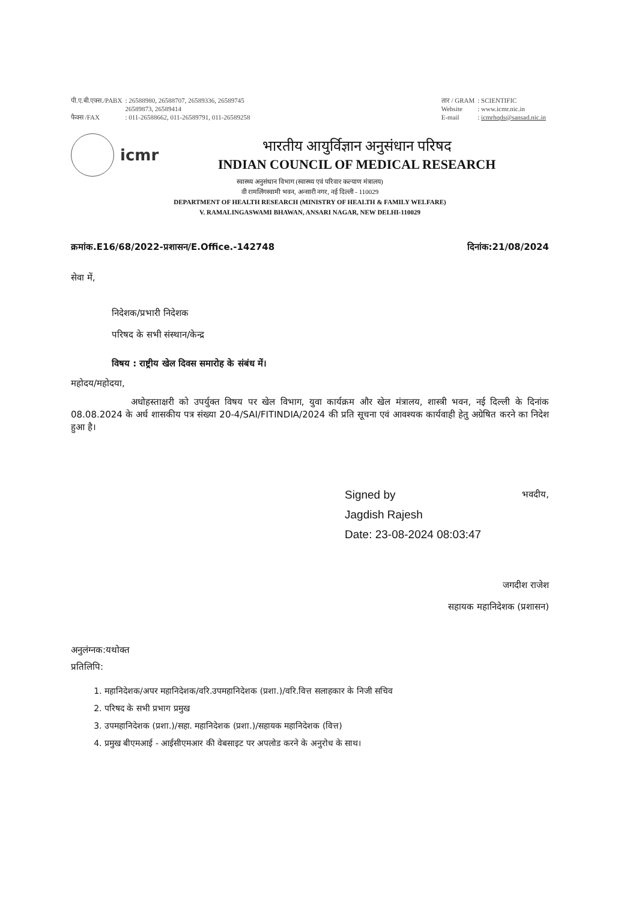| पी.ए.बी.एक्स./PABX | : 26588980, 26588707, 26589336, 26589745 26589873, 26589414 |
| फैक्स /FAX | : 011-26588662, 011-26589791, 011-26589258 |
| तार / GRAM | : SCIENTIFIC |
| Website | : www.icmr.nic.in |
| E-mail | : icmrhqds@sansad.nic.in |
icmr
भारतीय आयुर्विज्ञान अनुसंधान परिषद
INDIAN COUNCIL OF MEDICAL RESEARCH
स्वास्थ्य अनुसंधान विभाग (स्वास्थ्य एवं परिवार कल्याण मंत्रालय)
वी रामलिंगस्वामी भवन, अन्सारी नगर, नई दिल्ली - 110029
DEPARTMENT OF HEALTH RESEARCH (MINISTRY OF HEALTH & FAMILY WELFARE)
V. RAMALINGASWAMI BHAWAN, ANSARI NAGAR, NEW DELHI-110029
क्रमांक.E16/68/2022-प्रशासन/E.Office.-142748 दिनांक:21/08/2024
सेवा में,
निदेशक/प्रभारी निदेशक
परिषद के सभी संस्थान/केन्द्र
विषय : राष्ट्रीय खेल दिवस समारोह के संबंध में।
महोदय/महोदया,
अधोहस्ताक्षरी को उपर्युक्त विषय पर खेल विभाग, युवा कार्यक्रम और खेल मंत्रालय, शास्त्री भवन, नई दिल्ली के दिनांक 08.08.2024 के अर्ध शासकीय पत्र संख्या 20-4/SAI/FITINDIA/2024 की प्रति सूचना एवं आवश्यक कार्यवाही हेतु अग्रेषित करने का निदेश हुआ है।
Signed by
Jagdish Rajesh
Date: 23-08-2024 08:03:47
भवदीय,
जगदीश राजेश
सहायक महानिदेशक (प्रशासन)
अनुलंग्नक:यथोक्त
प्रतिलिपि:
1. महानिदेशक/अपर महानिदेशक/वरि.उपमहानिदेशक (प्रशा.)/वरि.वित्त सलाहकार के निजी सचिव
2. परिषद के सभी प्रभाग प्रमुख
3. उपमहानिदेशक (प्रशा.)/सहा. महानिदेशक (प्रशा.)/सहायक महानिदेशक (वित्त)
4. प्रमुख बीएमआई - आईसीएमआर की वेबसाइट पर अपलोड करने के अनुरोध के साथ।